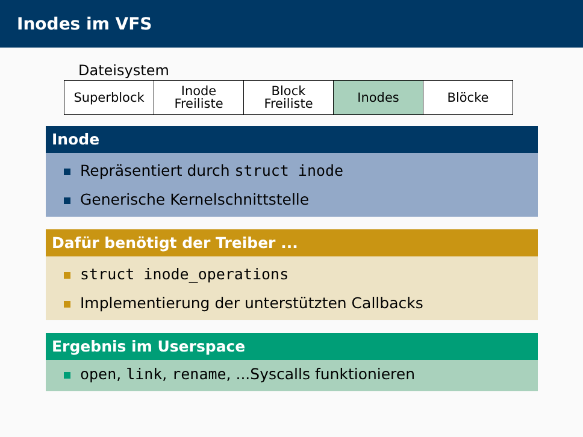Inodes im VFS
Dateisystem
| Superblock | Inode Freiliste | Block Freiliste | Inodes | Blöcke |
Inode
Repräsentiert durch struct inode
Generische Kernelschnittstelle
Dafür benötigt der Treiber ...
struct inode_operations
Implementierung der unterstützten Callbacks
Ergebnis im Userspace
open, link, rename, ...Syscalls funktionieren